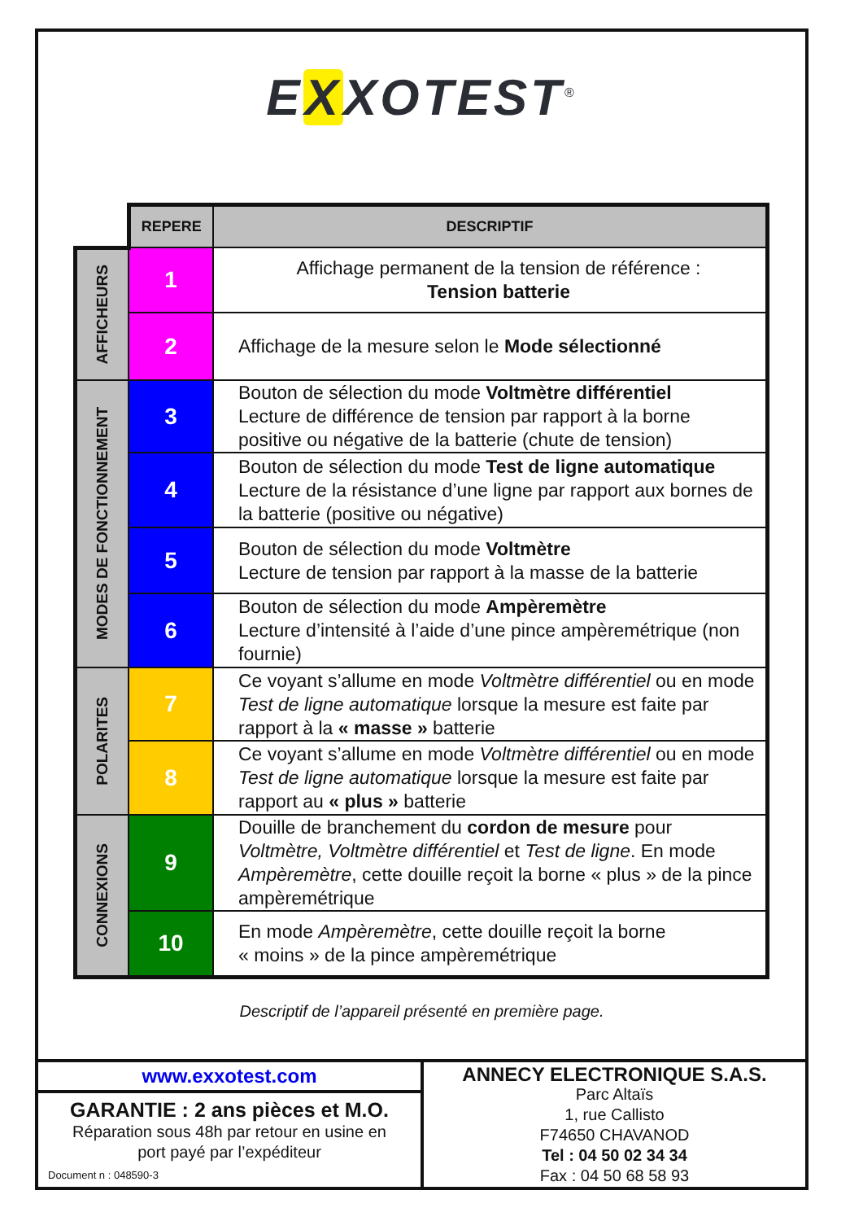EXXOTEST<sup>®</sup>
| | REPERE | DESCRIPTIF |
| AFFICHEURS | 1 | Affichage permanent de la tension de référence : Tension batterie |
| | 2 | Affichage de la mesure selon le Mode sélectionné |
| MODES DE FONCTIONNEMENT | 3 | Bouton de sélection du mode Voltmètre différentiel Lecture de différence de tension par rapport à la borne positive ou négative de la batterie (chute de tension) |
| | 4 | Bouton de sélection du mode Test de ligne automatique Lecture de la résistance d’une ligne par rapport aux bornes de la batterie (positive ou négative) |
| | 5 | Bouton de sélection du mode Voltmètre Lecture de tension par rapport à la masse de la batterie |
| | 6 | Bouton de sélection du mode Ampèremètre Lecture d’intensité à l’aide d’une pince ampèremétrique (non fournie) |
| POLARITES | 7 | Ce voyant s’allume en mode Voltmètre différentiel ou en mode Test de ligne automatique lorsque la mesure est faite par rapport à la « masse » batterie |
| | 8 | Ce voyant s’allume en mode Voltmètre différentiel ou en mode Test de ligne automatique lorsque la mesure est faite par rapport au « plus » batterie |
| CONNEXIONS | 9 | Douille de branchement du cordon de mesure pour Voltmètre, Voltmètre différentiel et Test de ligne . En mode Ampèremètre , cette douille reçoit la borne « plus » de la pince ampèremétrique |
| | 10 | En mode Ampèremètre , cette douille reçoit la borne « moins » de la pince ampèremétrique |
Descriptif de l’appareil présenté en première page.
www.exxotest.com
GARANTIE : 2 ans pièces et M.O.
Réparation sous 48h par retour en usine en
port payé par l’expéditeur
Document n : 048590-3
ANNECY ELECTRONIQUE S.A.S.
Parc Altaïs
1, rue Callisto
F74650 CHAVANOD
Tel : 04 50 02 34 34
Fax : 04 50 68 58 93